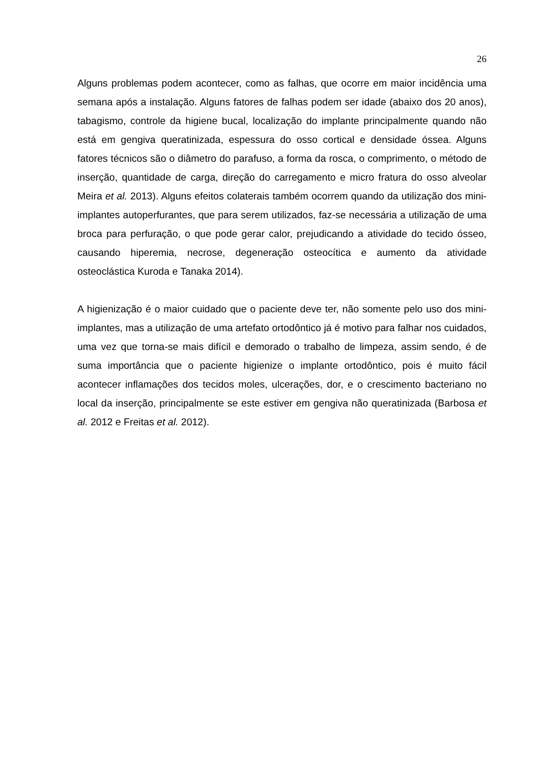26
Alguns problemas podem acontecer, como as falhas, que ocorre em maior incidência uma semana após a instalação. Alguns fatores de falhas podem ser idade (abaixo dos 20 anos), tabagismo, controle da higiene bucal, localização do implante principalmente quando não está em gengiva queratinizada, espessura do osso cortical e densidade óssea. Alguns fatores técnicos são o diâmetro do parafuso, a forma da rosca, o comprimento, o método de inserção, quantidade de carga, direção do carregamento e micro fratura do osso alveolar Meira et al. 2013). Alguns efeitos colaterais também ocorrem quando da utilização dos mini-implantes autoperfurantes, que para serem utilizados, faz-se necessária a utilização de uma broca para perfuração, o que pode gerar calor, prejudicando a atividade do tecido ósseo, causando hiperemia, necrose, degeneração osteocítica e aumento da atividade osteoclástica Kuroda e Tanaka 2014).
A higienização é o maior cuidado que o paciente deve ter, não somente pelo uso dos mini-implantes, mas a utilização de uma artefato ortodôntico já é motivo para falhar nos cuidados, uma vez que torna-se mais difícil e demorado o trabalho de limpeza, assim sendo, é de suma importância que o paciente higienize o implante ortodôntico, pois é muito fácil acontecer inflamações dos tecidos moles, ulcerações, dor, e o crescimento bacteriano no local da inserção, principalmente se este estiver em gengiva não queratinizada (Barbosa et al. 2012 e Freitas et al. 2012).